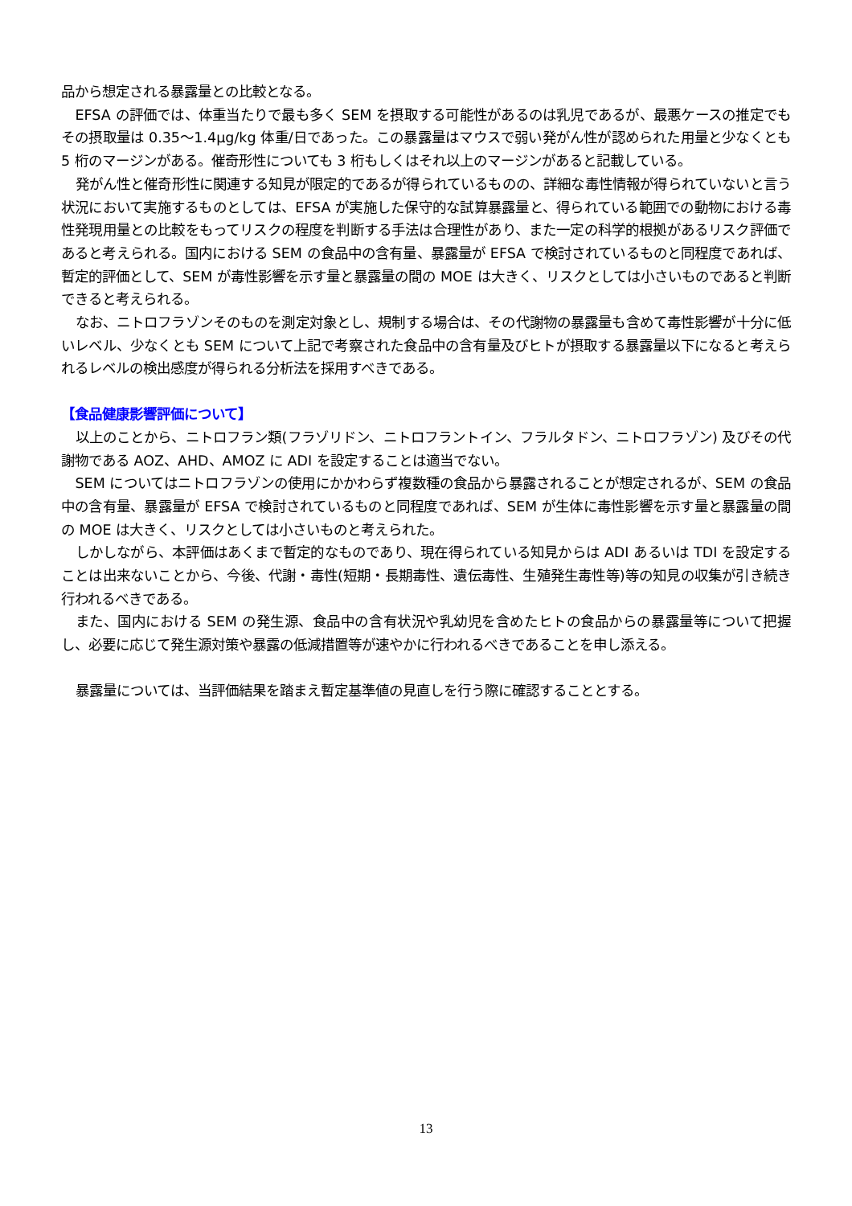品から想定される暴露量との比較となる。
EFSA の評価では、体重当たりで最も多く SEM を摂取する可能性があるのは乳児であるが、最悪ケースの推定でもその摂取量は 0.35～1.4μg/kg 体重/日であった。この暴露量はマウスで弱い発がん性が認められた用量と少なくとも 5 桁のマージンがある。催奇形性についても 3 桁もしくはそれ以上のマージンがあると記載している。
発がん性と催奇形性に関連する知見が限定的であるが得られているものの、詳細な毒性情報が得られていないと言う状況において実施するものとしては、EFSA が実施した保守的な試算暴露量と、得られている範囲での動物における毒性発現用量との比較をもってリスクの程度を判断する手法は合理性があり、また一定の科学的根拠があるリスク評価であると考えられる。国内における SEM の食品中の含有量、暴露量が EFSA で検討されているものと同程度であれば、暫定的評価として、SEM が毒性影響を示す量と暴露量の間の MOE は大きく、リスクとしては小さいものであると判断できると考えられる。
なお、ニトロフラゾンそのものを測定対象とし、規制する場合は、その代謝物の暴露量も含めて毒性影響が十分に低いレベル、少なくとも SEM について上記で考察された食品中の含有量及びヒトが摂取する暴露量以下になると考えられるレベルの検出感度が得られる分析法を採用すべきである。
【食品健康影響評価について】
以上のことから、ニトロフラン類(フラゾリドン、ニトロフラントイン、フラルタドン、ニトロフラゾン) 及びその代謝物である AOZ、AHD、AMOZ に ADI を設定することは適当でない。
SEM についてはニトロフラゾンの使用にかかわらず複数種の食品から暴露されることが想定されるが、SEM の食品中の含有量、暴露量が EFSA で検討されているものと同程度であれば、SEM が生体に毒性影響を示す量と暴露量の間の MOE は大きく、リスクとしては小さいものと考えられた。
しかしながら、本評価はあくまで暫定的なものであり、現在得られている知見からは ADI あるいは TDI を設定することは出来ないことから、今後、代謝・毒性(短期・長期毒性、遺伝毒性、生殖発生毒性等)等の知見の収集が引き続き行われるべきである。
また、国内における SEM の発生源、食品中の含有状況や乳幼児を含めたヒトの食品からの暴露量等について把握し、必要に応じて発生源対策や暴露の低減措置等が速やかに行われるべきであることを申し添える。
暴露量については、当評価結果を踏まえ暫定基準値の見直しを行う際に確認することとする。
13